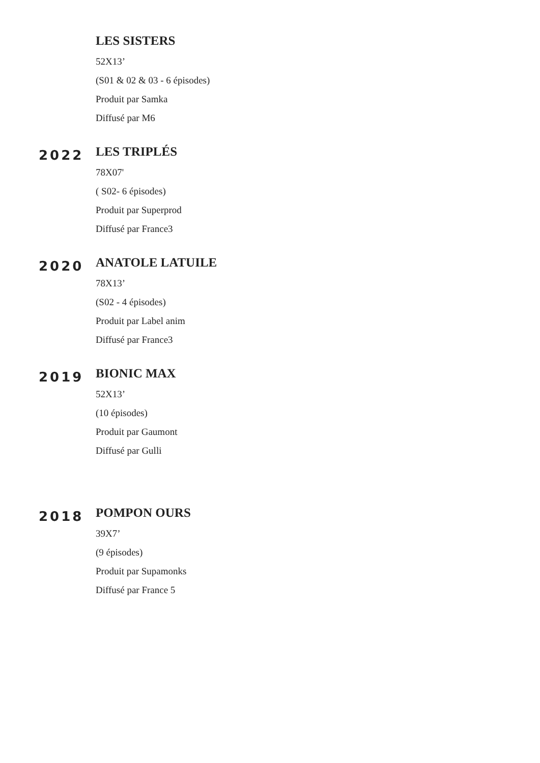LES SISTERS
52X13’
(S01 & 02 & 03 - 6 épisodes)
Produit par Samka
Diffusé par M6
2022
LES TRIPLÉS
78X07'
( S02- 6 épisodes)
Produit par Superprod
Diffusé par France3
2020
ANATOLE LATUILE
78X13’
(S02 - 4 épisodes)
Produit par Label anim
Diffusé par France3
2019
BIONIC MAX
52X13’
(10 épisodes)
Produit par Gaumont
Diffusé par Gulli
2018
POMPON OURS
39X7’
(9 épisodes)
Produit par Supamonks
Diffusé par France 5